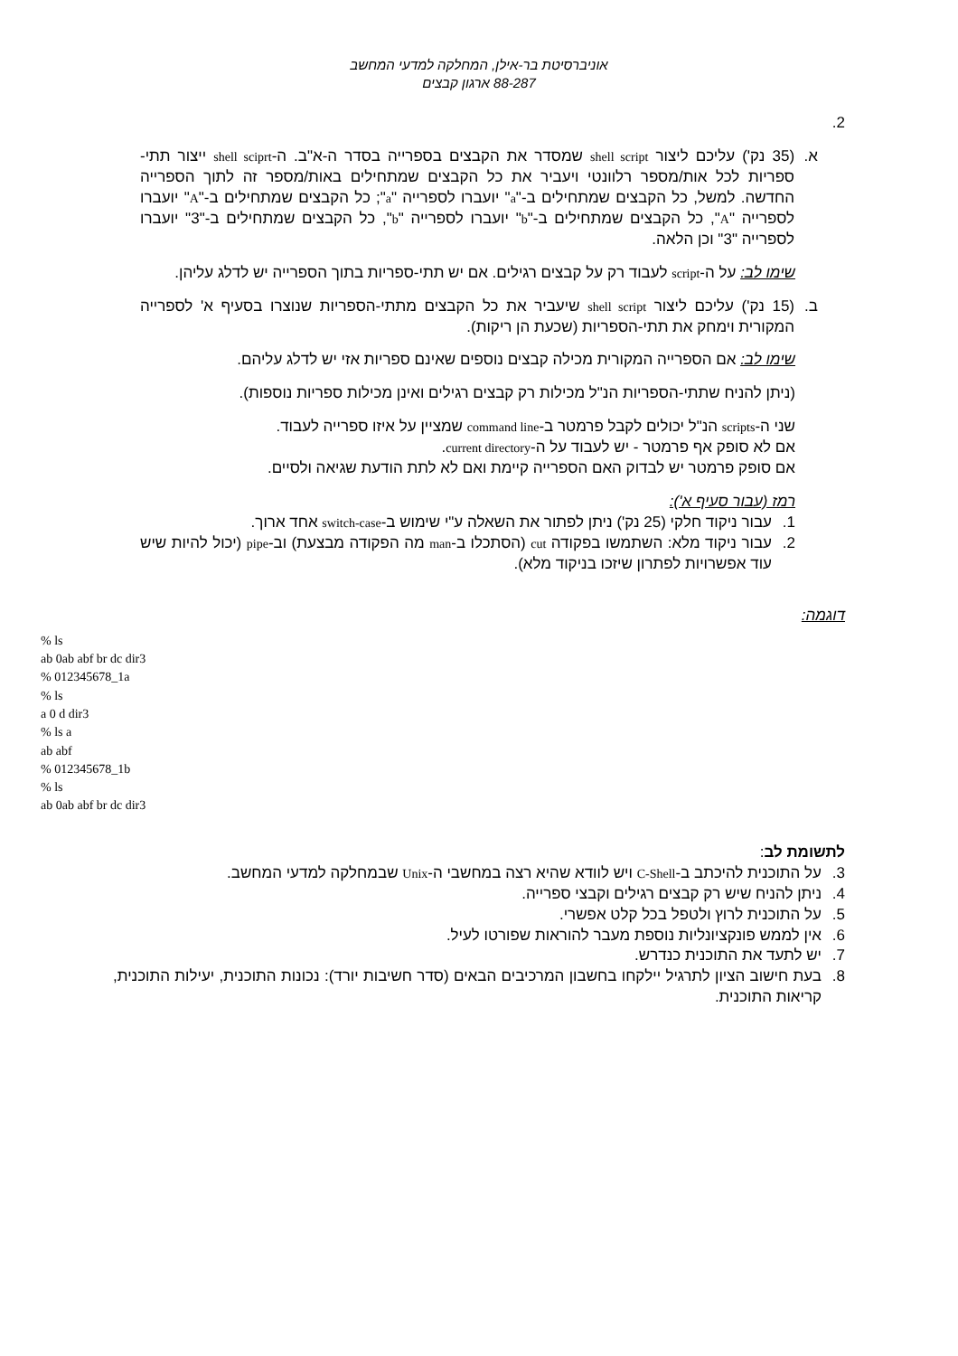אוניברסיטת בר-אילן, המחלקה למדעי המחשב
88-287 ארגון קבצים
2.
א. (35 נק') עליכם ליצור shell script שמסדר את הקבצים בספרייה בסדר ה-א"ב. ה-shell sciprt ייצור תתי-ספריות לכל אות/מספר רלוונטי ויעביר את כל הקבצים שמתחילים באות/מספר זה לתוך הספרייה החדשה. למשל, כל הקבצים שמתחילים ב-"a" יועברו לספרייה "a"; כל הקבצים שמתחילים ב-"A" יועברו לספרייה "A", כל הקבצים שמתחילים ב-"b" יועברו לספרייה "b", כל הקבצים שמתחילים ב-"3" יועברו לספרייה "3" וכן הלאה.
שימו לב: על ה-script לעבוד רק על קבצים רגילים. אם יש תתי-ספריות בתוך הספרייה יש לדלג עליהן.
ב. (15 נק') עליכם ליצור shell script שיעביר את כל הקבצים מתתי-הספריות שנוצרו בסעיף א' לספרייה המקורית וימחק את תתי-הספריות (שכעת הן ריקות).
שימו לב: אם הספרייה המקורית מכילה קבצים נוספים שאינם ספריות אזי יש לדלג עליהם.
(ניתן להניח שתתי-הספריות הנ"ל מכילות רק קבצים רגילים ואינן מכילות ספריות נוספות).
שני ה-scripts הנ"ל יכולים לקבל פרמטר ב-command line שמציין על איזו ספרייה לעבוד.
אם לא סופק אף פרמטר - יש לעבוד על ה-current directory.
אם סופק פרמטר יש לבדוק האם הספרייה קיימת ואם לא לתת הודעת שגיאה ולסיים.
רמז (עבור סעיף א'):
1. עבור ניקוד חלקי (25 נק') ניתן לפתור את השאלה ע"י שימוש ב-switch-case אחד ארוך.
2. עבור ניקוד מלא: השתמשו בפקודה cut (הסתכלו ב-man מה הפקודה מבצעת) וב-pipe (יכול להיות שיש עוד אפשרויות לפתרון שיזכו בניקוד מלא).
דוגמה:
% ls
ab 0ab abf br dc dir3
% 012345678_1a
% ls
a 0 d dir3
% ls a
ab abf
% 012345678_1b
% ls
ab 0ab abf br dc dir3
לתשומת לב:
3. על התוכנית להיכתב ב-C-Shell ויש לוודא שהיא רצה במחשבי ה-Unix שבמחלקה למדעי המחשב.
4. ניתן להניח שיש רק קבצים רגילים וקבצי ספרייה.
5. על התוכנית לרוץ ולטפל בכל קלט אפשרי.
6. אין לממש פונקציונליות נוספת מעבר להוראות שפורטו לעיל.
7. יש לתעד את התוכנית כנדרש.
8. בעת חישוב הציון לתרגיל יילקחו בחשבון המרכיבים הבאים (סדר חשיבות יורד): נכונות התוכנית, יעילות התוכנית, קריאות התוכנית.